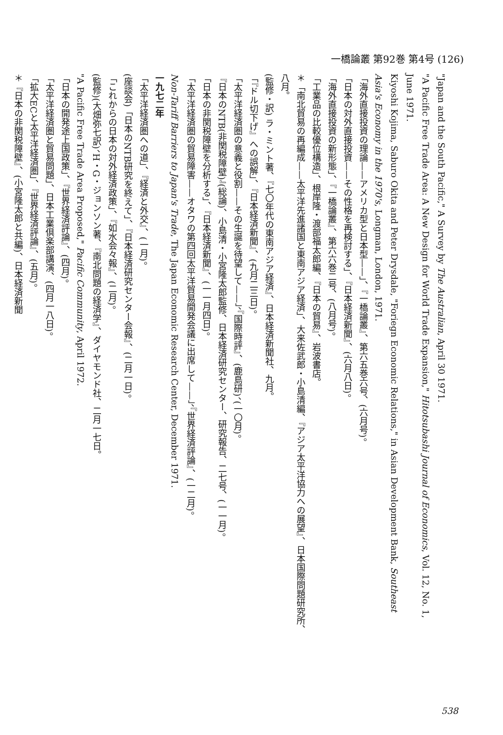一橋論叢 第92巻 第4号 (126)
"Japan and the South Pacific," A Survey by The Australian, April 30 1971.
"A Pacific Free Trade Area: A New Design for World Trade Expansion," Hitotsubashi Journal of Economics, Vol. 12, No. 1, June 1971.
Kiyoshi Kojima, Saburo Okita and Peter Drysdale, "Foriegn Economic Relations," in Asian Development Bank, Southeast Asia's Economy in the 1970's, Longman, London, 1971.
「海外直接投資の理論——アメリカ型と日本型——」、『一橋論叢』、第六五巻六号、(六月号)。
「日本の対外直接投資——その性格を再検討する」、『日本経済新聞』、(六月八日)。
「海外直接投資の新形態」、『一橋論叢』、第六六巻二号、(八月号)。
「工業品の比較優位構造」、根岸隆・渡部福太郎編、『日本の貿易』、岩波書店。
＊「南北貿易の再編成——太平洋先進諸国と東南アジア経済」、大来佐武郎・小島清編、『アジア太平洋協力への展望』、日本国際問題研究所、八月。
(監修・訳) ラ・ミント著、『七〇年代の東南アジア経済』、日本経済新聞社、九月。
「『ドル切下げ』への誤解」、『日本経済新聞』、(九月二三日)。
「太平洋経済圏の意義と役割——その生誕を待望して——」、『国際時評』、(鹿島研)、(一〇月)。
『日本のNTB(非関税障壁)』(総論)、小島清・小宮隆太郎監修、日本経済研究センター、研究報告、二七号、(一一月)。
「日本の非関税障壁を分析する」、『日本経済新聞』、(一一月四日)。
「太平洋経済圏の貿易障害——オタワの第四回太平洋貿易開発会議に出席して——」、『世界経済評論』、(一二月)。
Non-Tariff Barriers to Japan's Trade, The Japan Economic Research Center, December 1971.
一九七二年
「太平洋経済圏への道」、『経済と外交』、(一月)。
(座談会)「日本のNTB研究を終えて」、『日本経済研究センター会報』、(二月一日)。
「これからの日本の対外経済政策」、『如水会々報』、(二月)。
(監修)(大畑弥七訳)、H・G・ジョンソン著、『南北問題の経済学』、ダイヤモンド社、二月一七日。
"A Pacific Free Trade Area Proposed," Pacific Community, April 1972.
「日本の開発途上国政策」、『世界経済評論』、(四月)。
「太平洋経済圏と貿易問題」、日本工業倶楽部講演、(四月一八日)。
「拡大ECと太平洋経済圏」、『世界経済評論』、(五月)。
＊『日本の非関税障壁』、(小宮隆太郎と共編)、日本経済新聞
538